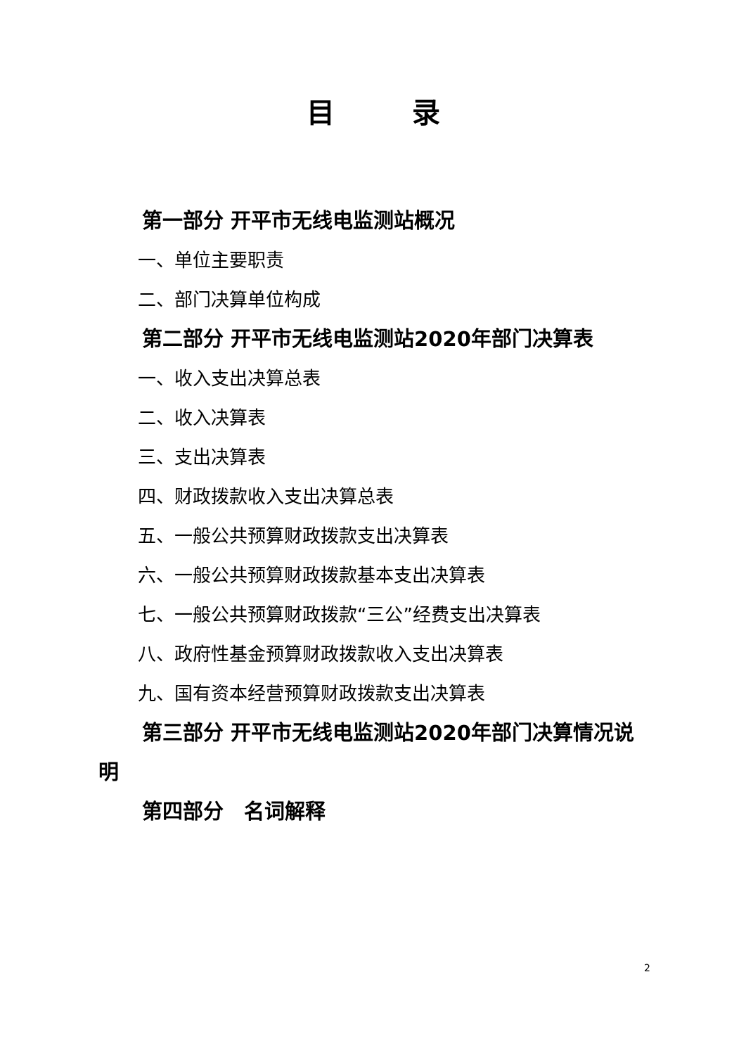目录
第一部分 开平市无线电监测站概况
一、单位主要职责
二、部门决算单位构成
第二部分 开平市无线电监测站2020年部门决算表
一、收入支出决算总表
二、收入决算表
三、支出决算表
四、财政拨款收入支出决算总表
五、一般公共预算财政拨款支出决算表
六、一般公共预算财政拨款基本支出决算表
七、一般公共预算财政拨款“三公”经费支出决算表
八、政府性基金预算财政拨款收入支出决算表
九、国有资本经营预算财政拨款支出决算表
第三部分 开平市无线电监测站2020年部门决算情况说明
第四部分　名词解释
2